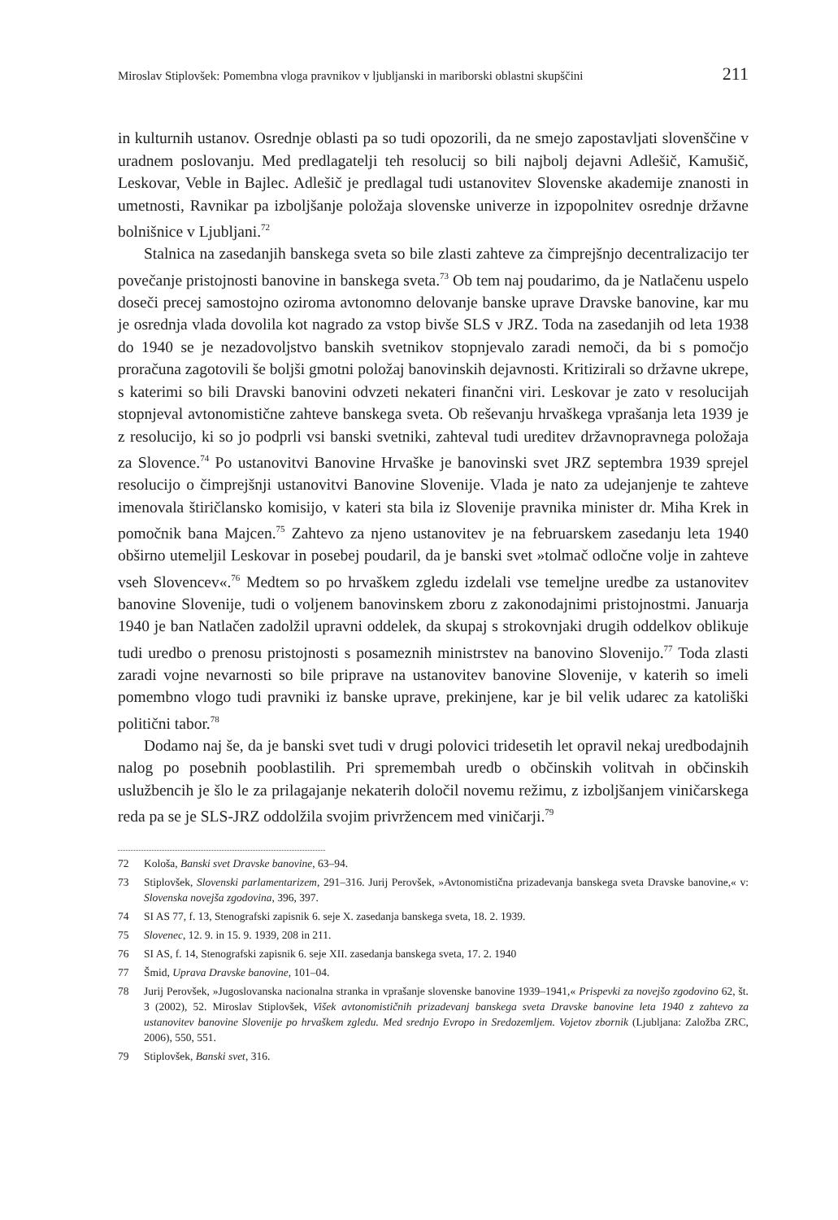Miroslav Stiplovšek: Pomembna vloga pravnikov v ljubljanski in mariborski oblastni skupščini 211
in kulturnih ustanov. Osrednje oblasti pa so tudi opozorili, da ne smejo zapostavljati slovenščine v uradnem poslovanju. Med predlagatelji teh resolucij so bili najbolj dejavni Adlešič, Kamušič, Leskovar, Veble in Bajlec. Adlešič je predlagal tudi ustanovitev Slovenske akademije znanosti in umetnosti, Ravnikar pa izboljšanje položaja slovenske univerze in izpopolnitev osrednje državne bolnišnice v Ljubljani.<sup>72</sup>
Stalnica na zasedanjih banskega sveta so bile zlasti zahteve za čimprejšnjo decentralizacijo ter povečanje pristojnosti banovine in banskega sveta.<sup>73</sup> Ob tem naj poudarimo, da je Natlačenu uspelo doseči precej samostojno oziroma avtonomno delovanje banske uprave Dravske banovine, kar mu je osrednja vlada dovolila kot nagrado za vstop bivše SLS v JRZ. Toda na zasedanjih od leta 1938 do 1940 se je nezadovoljstvo banskih svetnikov stopnjevalo zaradi nemoči, da bi s pomočjo proračuna zagotovili še boljši gmotni položaj banovinskih dejavnosti. Kritizirali so državne ukrepe, s katerimi so bili Dravski banovini odvzeti nekateri finančni viri. Leskovar je zato v resolucijah stopnjeval avtonomistične zahteve banskega sveta. Ob reševanju hrvaškega vprašanja leta 1939 je z resolucijo, ki so jo podprli vsi banski svetniki, zahteval tudi ureditev državnopravnega položaja za Slovence.<sup>74</sup> Po ustanovitvi Banovine Hrvaške je banovinski svet JRZ septembra 1939 sprejel resolucijo o čimprejšnji ustanovitvi Banovine Slovenije. Vlada je nato za udejanjenje te zahteve imenovala štiričlansko komisijo, v kateri sta bila iz Slovenije pravnika minister dr. Miha Krek in pomočnik bana Majcen.<sup>75</sup> Zahtevo za njeno ustanovitev je na februarskem zasedanju leta 1940 obširno utemeljil Leskovar in posebej poudaril, da je banski svet »tolmač odločne volje in zahteve vseh Slovencev«.<sup>76</sup> Medtem so po hrvaškem zgledu izdelali vse temeljne uredbe za ustanovitev banovine Slovenije, tudi o voljenem banovinskem zboru z zakonodajnimi pristojnostmi. Januarja 1940 je ban Natlačen zadolžil upravni oddelek, da skupaj s strokovnjaki drugih oddelkov oblikuje tudi uredbo o prenosu pristojnosti s posameznih ministrstev na banovino Slovenijo.<sup>77</sup> Toda zlasti zaradi vojne nevarnosti so bile priprave na ustanovitev banovine Slovenije, v katerih so imeli pomembno vlogo tudi pravniki iz banske uprave, prekinjene, kar je bil velik udarec za katoliški politični tabor.<sup>78</sup>
Dodamo naj še, da je banski svet tudi v drugi polovici tridesetih let opravil nekaj uredbodajnih nalog po posebnih pooblastilih. Pri spremembah uredb o občinskih volitvah in občinskih uslužbencih je šlo le za prilagajanje nekaterih določil novemu režimu, z izboljšanjem viničarskega reda pa se je SLS-JRZ oddolžila svojim privržencem med viničarji.<sup>79</sup>
72 Kološa, Banski svet Dravske banovine, 63–94.
73 Stiplovšek, Slovenski parlamentarizem, 291–316. Jurij Perovšek, »Avtonomistična prizadevanja banskega sveta Dravske banovine,« v: Slovenska novejša zgodovina, 396, 397.
74 SI AS 77, f. 13, Stenografski zapisnik 6. seje X. zasedanja banskega sveta, 18. 2. 1939.
75 Slovenec, 12. 9. in 15. 9. 1939, 208 in 211.
76 SI AS, f. 14, Stenografski zapisnik 6. seje XII. zasedanja banskega sveta, 17. 2. 1940
77 Šmid, Uprava Dravske banovine, 101–04.
78 Jurij Perovšek, »Jugoslovanska nacionalna stranka in vprašanje slovenske banovine 1939–1941,« Prispevki za novejšo zgodovino 62, št. 3 (2002), 52. Miroslav Stiplovšek, Višek avtonomističnih prizadevanj banskega sveta Dravske banovine leta 1940 z zahtevo za ustanovitev banovine Slovenije po hrvaškem zgledu. Med srednjo Evropo in Sredozemljem. Vojetov zbornik (Ljubljana: Založba ZRC, 2006), 550, 551.
79 Stiplovšek, Banski svet, 316.